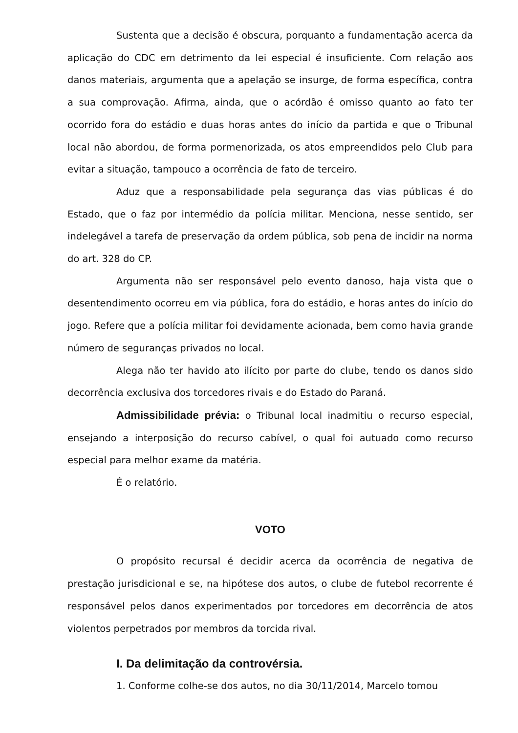Sustenta que a decisão é obscura, porquanto a fundamentação acerca da aplicação do CDC em detrimento da lei especial é insuficiente. Com relação aos danos materiais, argumenta que a apelação se insurge, de forma específica, contra a sua comprovação. Afirma, ainda, que o acórdão é omisso quanto ao fato ter ocorrido fora do estádio e duas horas antes do início da partida e que o Tribunal local não abordou, de forma pormenorizada, os atos empreendidos pelo Club para evitar a situação, tampouco a ocorrência de fato de terceiro.
Aduz que a responsabilidade pela segurança das vias públicas é do Estado, que o faz por intermédio da polícia militar. Menciona, nesse sentido, ser indelegável a tarefa de preservação da ordem pública, sob pena de incidir na norma do art. 328 do CP.
Argumenta não ser responsável pelo evento danoso, haja vista que o desentendimento ocorreu em via pública, fora do estádio, e horas antes do início do jogo. Refere que a polícia militar foi devidamente acionada, bem como havia grande número de seguranças privados no local.
Alega não ter havido ato ilícito por parte do clube, tendo os danos sido decorrência exclusiva dos torcedores rivais e do Estado do Paraná.
Admissibilidade prévia: o Tribunal local inadmitiu o recurso especial, ensejando a interposição do recurso cabível, o qual foi autuado como recurso especial para melhor exame da matéria.
É o relatório.
VOTO
O propósito recursal é decidir acerca da ocorrência de negativa de prestação jurisdicional e se, na hipótese dos autos, o clube de futebol recorrente é responsável pelos danos experimentados por torcedores em decorrência de atos violentos perpetrados por membros da torcida rival.
I. Da delimitação da controvérsia.
1. Conforme colhe-se dos autos, no dia 30/11/2014, Marcelo tomou